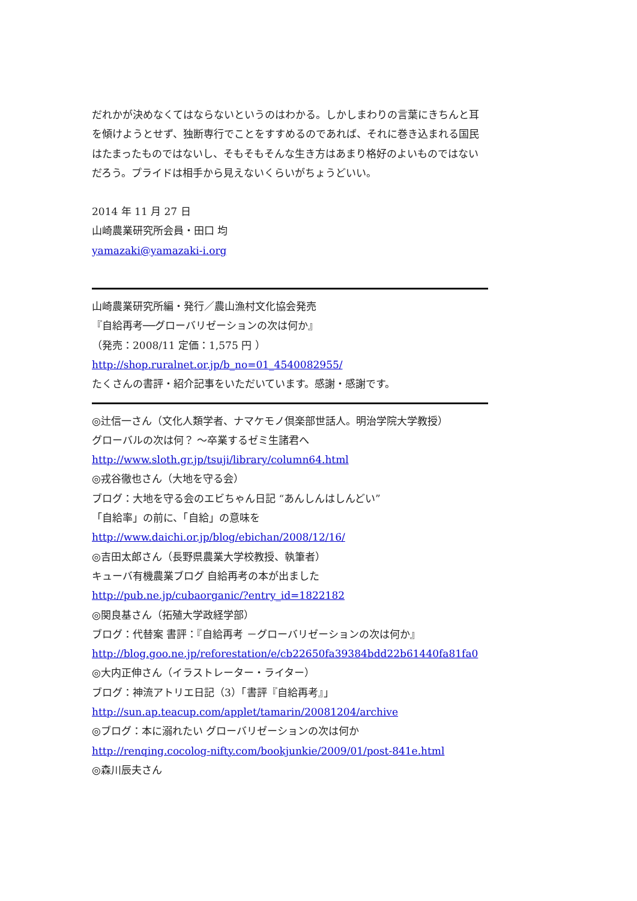だれかが決めなくてはならないというのはわかる。しかしまわりの言葉にきちんと耳を傾けようとせず、独断専行でことをすすめるのであれば、それに巻き込まれる国民はたまったものではないし、そもそもそんな生き方はあまり格好のよいものではないだろう。プライドは相手から見えないくらいがちょうどいい。
2014 年 11 月 27 日
山崎農業研究所会員・田口 均
yamazaki@yamazaki-i.org
山崎農業研究所編・発行／農山漁村文化協会発売
『自給再考──グローバリゼーションの次は何か』
（発売：2008/11 定価：1,575 円 ）
http://shop.ruralnet.or.jp/b_no=01_4540082955/
たくさんの書評・紹介記事をいただいています。感謝・感謝です。
◎辻信一さん（文化人類学者、ナマケモノ倶楽部世話人。明治学院大学教授）
グローバルの次は何？ ～卒業するゼミ生諸君へ
http://www.sloth.gr.jp/tsuji/library/column64.html
◎戎谷徹也さん（大地を守る会）
ブログ：大地を守る会のエビちゃん日記 “あんしんはしんどい”
「自給率」の前に、「自給」の意味を
http://www.daichi.or.jp/blog/ebichan/2008/12/16/
◎吉田太郎さん（長野県農業大学校教授、執筆者）
キューバ有機農業ブログ 自給再考の本が出ました
http://pub.ne.jp/cubaorganic/?entry_id=1822182
◎関良基さん（拓殖大学政経学部）
ブログ：代替案 書評：『自給再考 －グローバリゼーションの次は何か』
http://blog.goo.ne.jp/reforestation/e/cb22650fa39384bdd22b61440fa81fa0
◎大内正伸さん（イラストレーター・ライター）
ブログ：神流アトリエ日記（3）「書評『自給再考』」
http://sun.ap.teacup.com/applet/tamarin/20081204/archive
◎ブログ：本に溺れたい グローバリゼーションの次は何か
http://renqing.cocolog-nifty.com/bookjunkie/2009/01/post-841e.html
◎森川辰夫さん